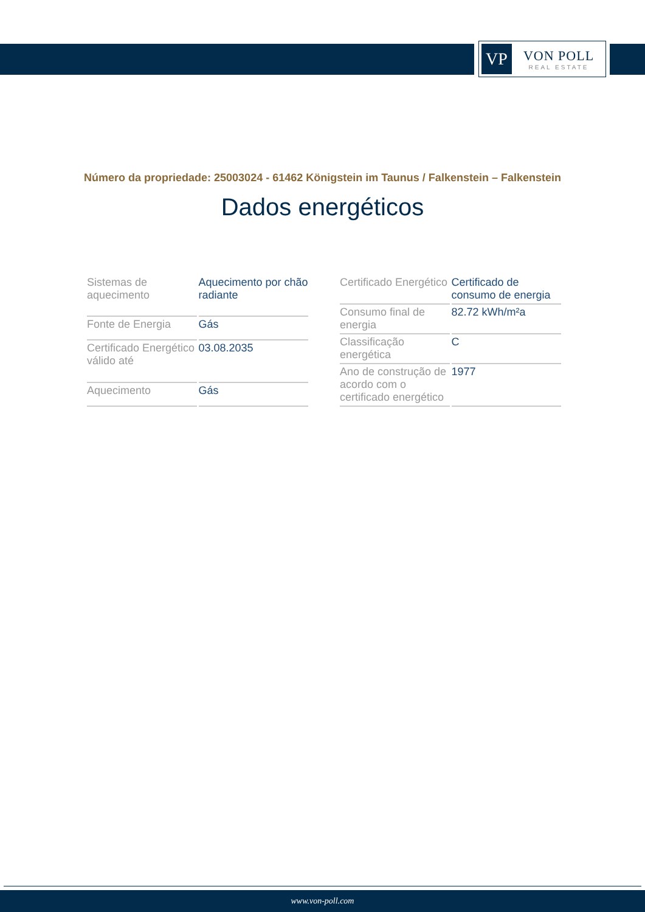VP
VON POLL
REAL ESTATE
Número da propriedade: 25003024 - 61462 Königstein im Taunus / Falkenstein – Falkenstein
Dados energéticos
| Sistemas de aquecimento | Aquecimento por chão radiante |
| Fonte de Energia | Gás |
| Certificado Energético válido até | 03.08.2035 |
| Aquecimento | Gás |
| Certificado Energético | Certificado de consumo de energia |
| Consumo final de energia | 82.72 kWh/m²a |
| Classificação energética | C |
| Ano de construção de acordo com o certificado energético | 1977 |
www.von-poll.com